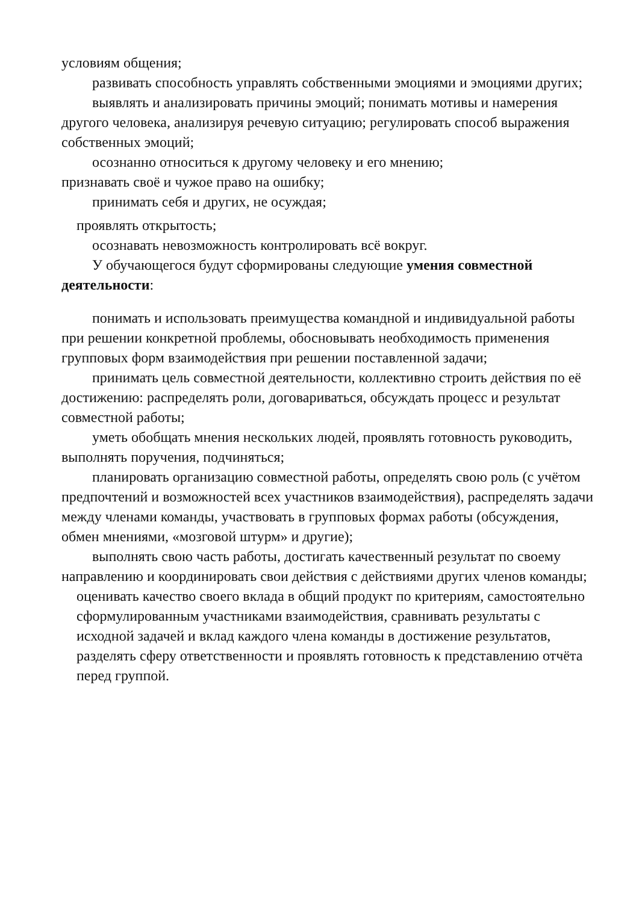условиям общения;
развивать способность управлять собственными эмоциями и эмоциями других;
выявлять и анализировать причины эмоций; понимать мотивы и намерения другого человека, анализируя речевую ситуацию; регулировать способ выражения собственных эмоций;
осознанно относиться к другому человеку и его мнению;
признавать своё и чужое право на ошибку;
принимать себя и других, не осуждая;
проявлять открытость;
осознавать невозможность контролировать всё вокруг.
У обучающегося будут сформированы следующие умения совместной деятельности:
понимать и использовать преимущества командной и индивидуальной работы при решении конкретной проблемы, обосновывать необходимость применения групповых форм взаимодействия при решении поставленной задачи;
принимать цель совместной деятельности, коллективно строить действия по её достижению: распределять роли, договариваться, обсуждать процесс и результат совместной работы;
уметь обобщать мнения нескольких людей, проявлять готовность руководить, выполнять поручения, подчиняться;
планировать организацию совместной работы, определять свою роль (с учётом предпочтений и возможностей всех участников взаимодействия), распределять задачи между членами команды, участвовать в групповых формах работы (обсуждения, обмен мнениями, «мозговой штурм» и другие);
выполнять свою часть работы, достигать качественный результат по своему направлению и координировать свои действия с действиями других членов команды;
оценивать качество своего вклада в общий продукт по критериям, самостоятельно сформулированным участниками взаимодействия, сравнивать результаты с исходной задачей и вклад каждого члена команды в достижение результатов, разделять сферу ответственности и проявлять готовность к представлению отчёта перед группой.